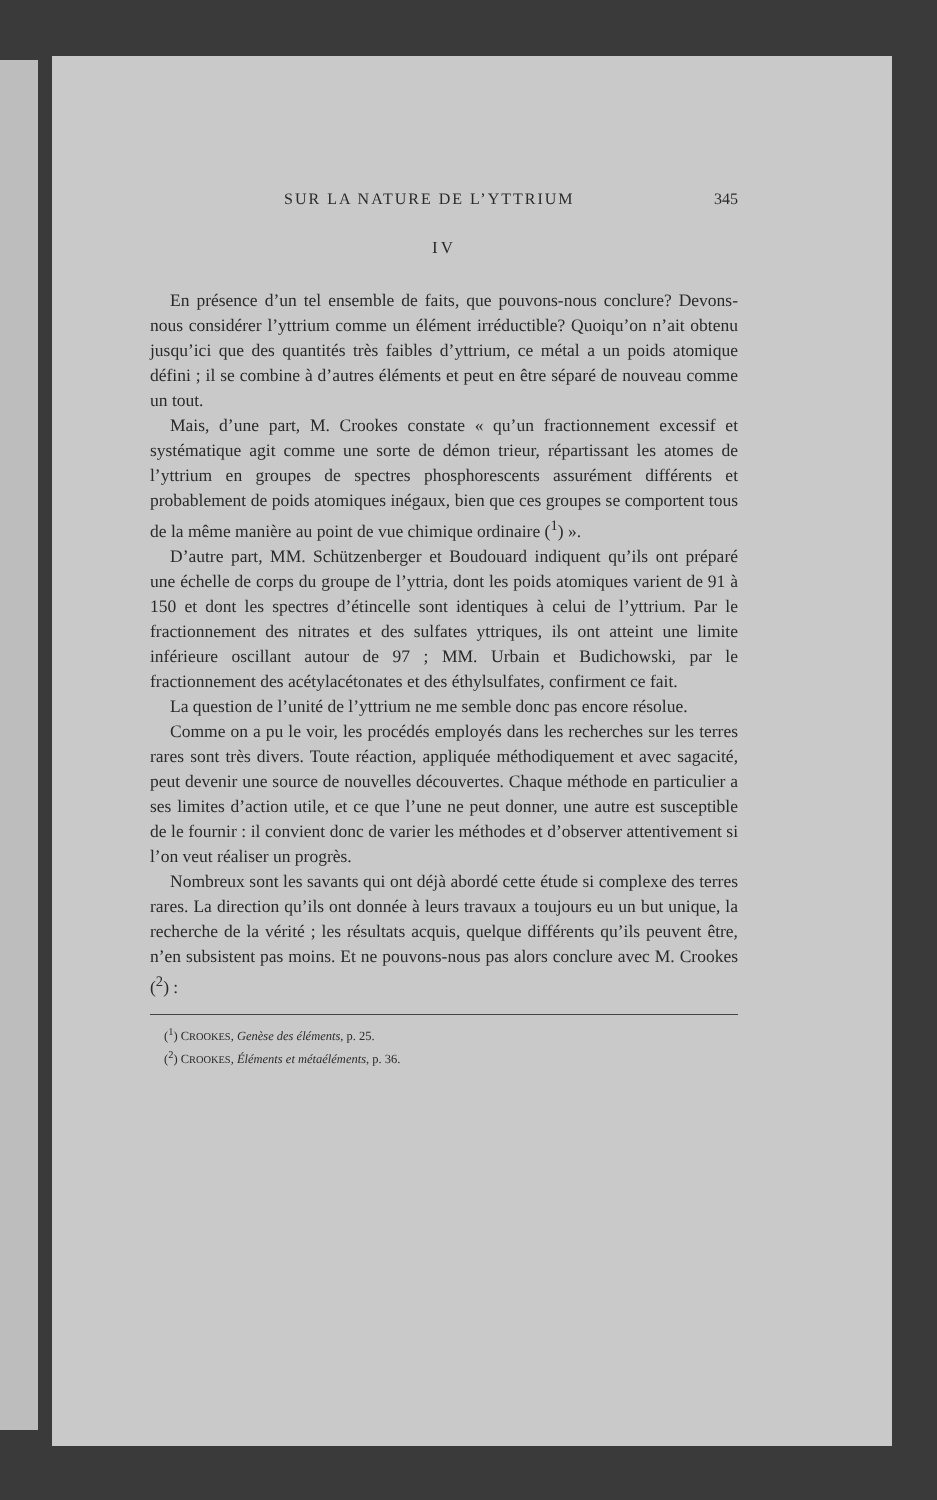SUR LA NATURE DE L’YTTRIUM 345
IV
En présence d’un tel ensemble de faits, que pouvons-nous conclure? Devons-nous considérer l’yttrium comme un élément irréductible? Quoiqu’on n’ait obtenu jusqu’ici que des quantités très faibles d’yttrium, ce métal a un poids atomique défini ; il se combine à d’autres éléments et peut en être séparé de nouveau comme un tout.
Mais, d’une part, M. Crookes constate « qu’un fractionnement excessif et systématique agit comme une sorte de démon trieur, répartissant les atomes de l’yttrium en groupes de spectres phosphorescents assurément différents et probablement de poids atomiques inégaux, bien que ces groupes se comportent tous de la même manière au point de vue chimique ordinaire (<sup>1</sup>) ».
D’autre part, MM. Schützenberger et Boudouard indiquent qu’ils ont préparé une échelle de corps du groupe de l’yttria, dont les poids atomiques varient de 91 à 150 et dont les spectres d’étincelle sont identiques à celui de l’yttrium. Par le fractionnement des nitrates et des sulfates yttriques, ils ont atteint une limite inférieure oscillant autour de 97 ; MM. Urbain et Budichowski, par le fractionnement des acétylacétonates et des éthylsulfates, confirment ce fait.
La question de l’unité de l’yttrium ne me semble donc pas encore résolue.
Comme on a pu le voir, les procédés employés dans les recherches sur les terres rares sont très divers. Toute réaction, appliquée méthodiquement et avec sagacité, peut devenir une source de nouvelles découvertes. Chaque méthode en particulier a ses limites d’action utile, et ce que l’une ne peut donner, une autre est susceptible de le fournir : il convient donc de varier les méthodes et d’observer attentivement si l’on veut réaliser un progrès.
Nombreux sont les savants qui ont déjà abordé cette étude si complexe des terres rares. La direction qu’ils ont donnée à leurs travaux a toujours eu un but unique, la recherche de la vérité ; les résultats acquis, quelque différents qu’ils peuvent être, n’en subsistent pas moins. Et ne pouvons-nous pas alors conclure avec M. Crookes (<sup>2</sup>) :
(<sup>1</sup>) CROOKES, Genèse des éléments, p. 25.
(<sup>2</sup>) CROOKES, Éléments et métaéléments, p. 36.